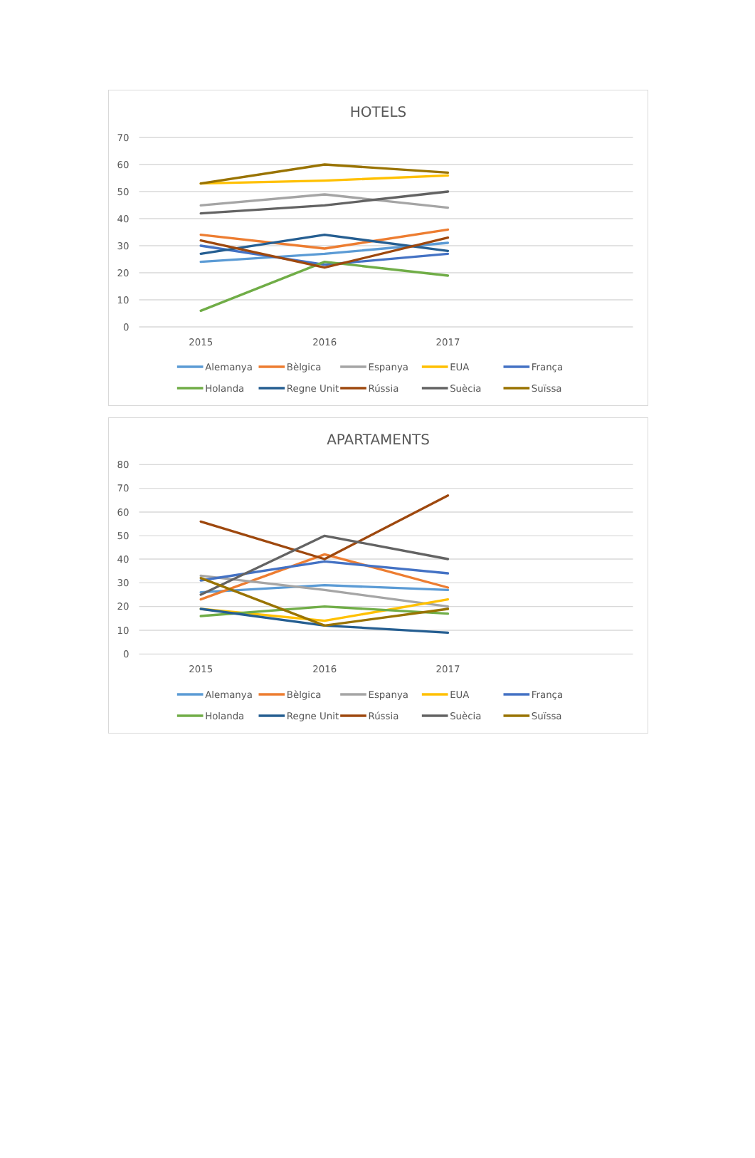HOTELS
0
10
20
30
40
50
60
70
2015
2016
2017
Alemanya
Bèlgica
Espanya
EUA
França
Holanda
Regne Unit
Rússia
Suècia
Suïssa
APARTAMENTS
0
10
20
30
40
50
60
70
80
2015
2016
2017
Alemanya
Bèlgica
Espanya
EUA
França
Holanda
Regne Unit
Rússia
Suècia
Suïssa